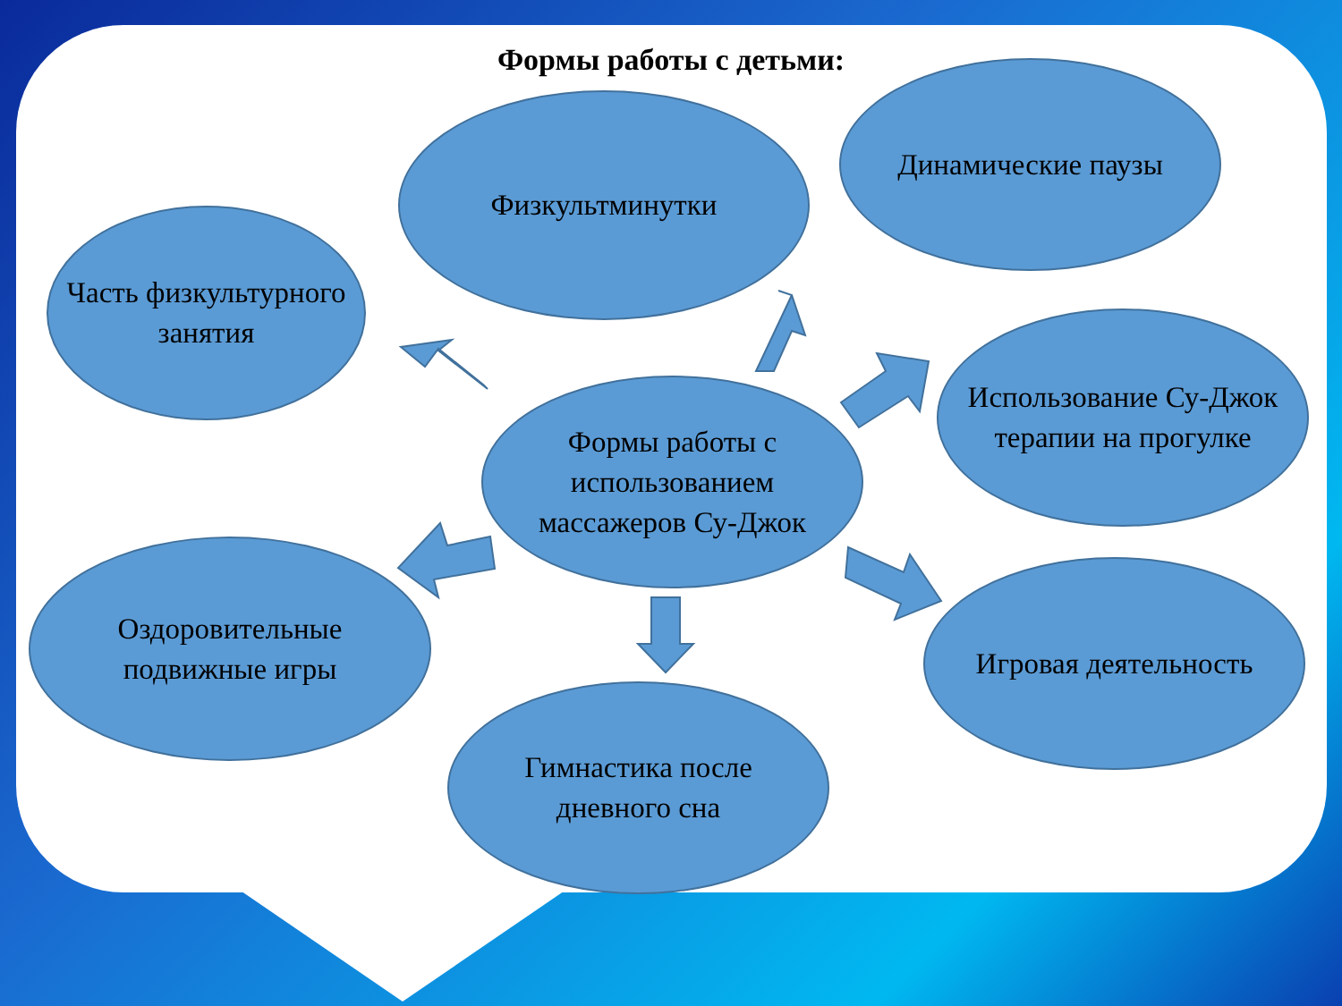Формы работы с детьми:
Формы работы с использованием массажеров Су-Джок
Физкультминутки
Динамические паузы
Часть физкультурного занятия
Использование Су-Джок терапии на прогулке
Оздоровительные подвижные игры
Игровая деятельность
Гимнастика после дневного сна